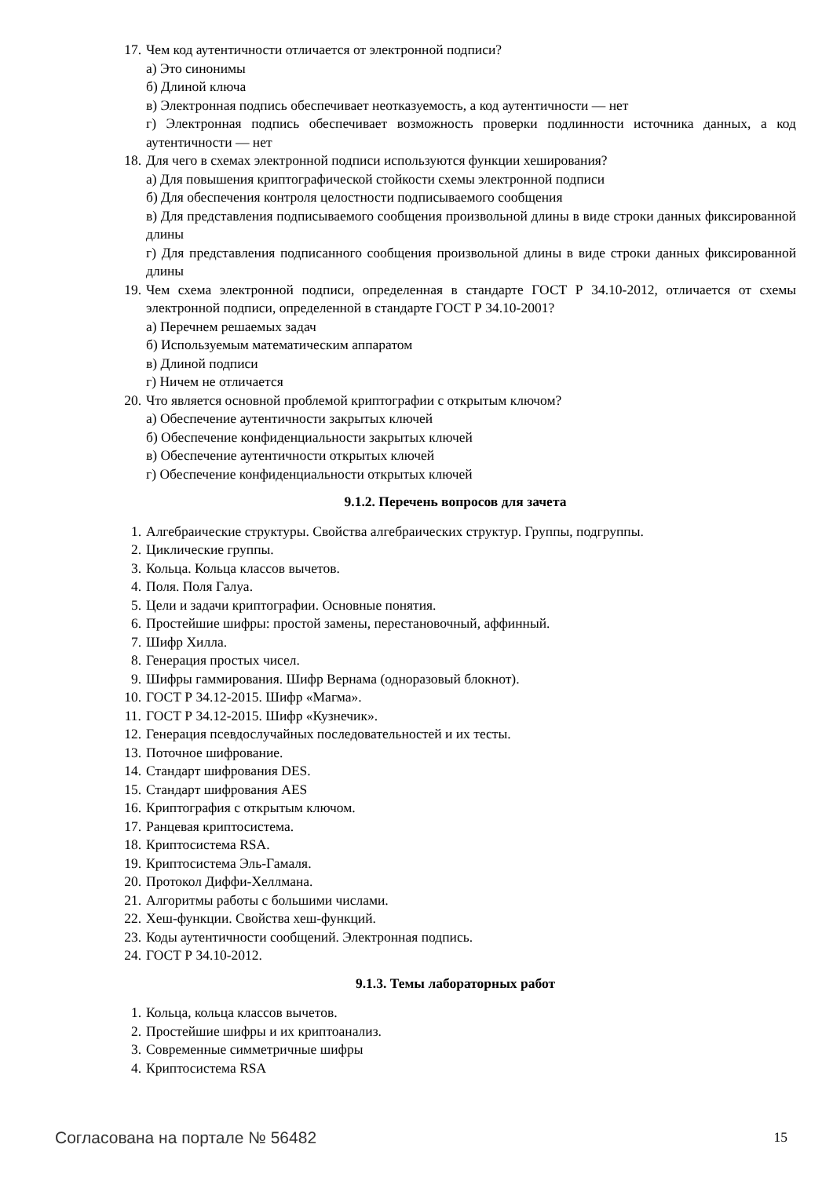17. Чем код аутентичности отличается от электронной подписи?
а) Это синонимы
б) Длиной ключа
в) Электронная подпись обеспечивает неотказуемость, а код аутентичности — нет
г) Электронная подпись обеспечивает возможность проверки подлинности источника данных, а код аутентичности — нет
18. Для чего в схемах электронной подписи используются функции хеширования?
а) Для повышения криптографической стойкости схемы электронной подписи
б) Для обеспечения контроля целостности подписываемого сообщения
в) Для представления подписываемого сообщения произвольной длины в виде строки данных фиксированной длины
г) Для представления подписанного сообщения произвольной длины в виде строки данных фиксированной длины
19. Чем схема электронной подписи, определенная в стандарте ГОСТ Р 34.10-2012, отличается от схемы электронной подписи, определенной в стандарте ГОСТ Р 34.10-2001?
а) Перечнем решаемых задач
б) Используемым математическим аппаратом
в) Длиной подписи
г) Ничем не отличается
20. Что является основной проблемой криптографии с открытым ключом?
а) Обеспечение аутентичности закрытых ключей
б) Обеспечение конфиденциальности закрытых ключей
в) Обеспечение аутентичности открытых ключей
г) Обеспечение конфиденциальности открытых ключей
9.1.2. Перечень вопросов для зачета
1. Алгебраические структуры. Свойства алгебраических структур. Группы, подгруппы.
2. Циклические группы.
3. Кольца. Кольца классов вычетов.
4. Поля. Поля Галуа.
5. Цели и задачи криптографии. Основные понятия.
6. Простейшие шифры: простой замены, перестановочный, аффинный.
7. Шифр Хилла.
8. Генерация простых чисел.
9. Шифры гаммирования. Шифр Вернама (одноразовый блокнот).
10. ГОСТ Р 34.12-2015. Шифр «Магма».
11. ГОСТ Р 34.12-2015. Шифр «Кузнечик».
12. Генерация псевдослучайных последовательностей и их тесты.
13. Поточное шифрование.
14. Стандарт шифрования DES.
15. Стандарт шифрования AES
16. Криптография с открытым ключом.
17. Ранцевая криптосистема.
18. Криптосистема RSA.
19. Криптосистема Эль-Гамаля.
20. Протокол Диффи-Хеллмана.
21. Алгоритмы работы с большими числами.
22. Хеш-функции. Свойства хеш-функций.
23. Коды аутентичности сообщений. Электронная подпись.
24. ГОСТ Р 34.10-2012.
9.1.3. Темы лабораторных работ
1. Кольца, кольца классов вычетов.
2. Простейшие шифры и их криптоанализ.
3. Современные симметричные шифры
4. Криптосистема RSA
Согласована на портале № 56482 15